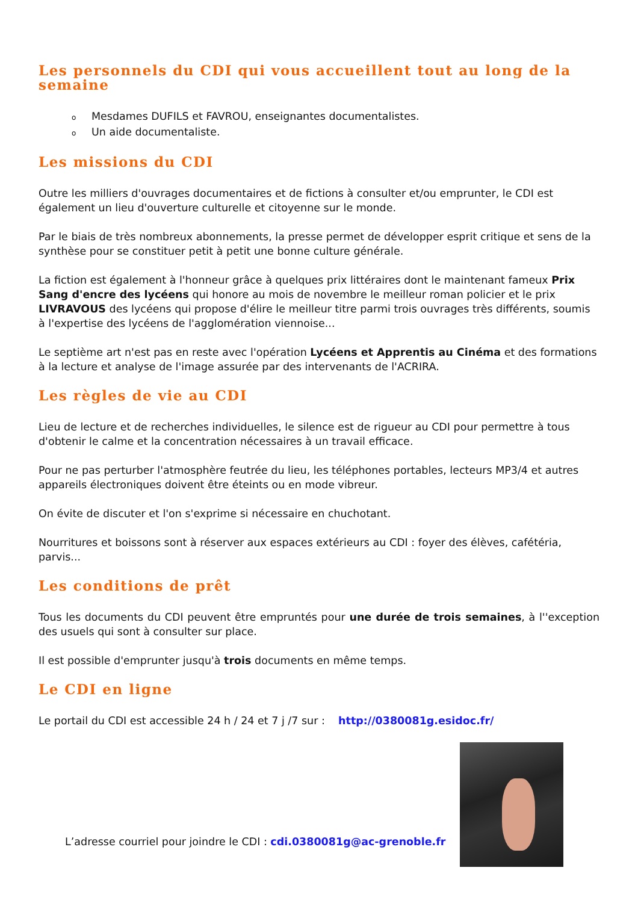Les personnels du CDI qui vous accueillent tout au long de la semaine
o Mesdames DUFILS et FAVROU, enseignantes documentalistes.
o Un aide documentaliste.
Les missions du CDI
Outre les milliers d'ouvrages documentaires et de fictions à consulter et/ou emprunter, le CDI est également un lieu d'ouverture culturelle et citoyenne sur le monde.
Par le biais de très nombreux abonnements, la presse permet de développer esprit critique et sens de la synthèse pour se constituer petit à petit une bonne culture générale.
La fiction est également à l'honneur grâce à quelques prix littéraires dont le maintenant fameux Prix Sang d'encre des lycéens qui honore au mois de novembre le meilleur roman policier et le prix LIVRAVOUS des lycéens qui propose d'élire le meilleur titre parmi trois ouvrages très différents, soumis à l'expertise des lycéens de l'agglomération viennoise...
Le septième art n'est pas en reste avec l'opération Lycéens et Apprentis au Cinéma et des formations à la lecture et analyse de l'image assurée par des intervenants de l'ACRIRA.
Les règles de vie au CDI
Lieu de lecture et de recherches individuelles, le silence est de rigueur au CDI pour permettre à tous d'obtenir le calme et la concentration nécessaires à un travail efficace.
Pour ne pas perturber l'atmosphère feutrée du lieu, les téléphones portables, lecteurs MP3/4 et autres appareils électroniques doivent être éteints ou en mode vibreur.
On évite de discuter et l'on s'exprime si nécessaire en chuchotant.
Nourritures et boissons sont à réserver aux espaces extérieurs au CDI : foyer des élèves, cafétéria, parvis...
Les conditions de prêt
Tous les documents du CDI peuvent être empruntés pour une durée de trois semaines, à l''exception des usuels qui sont à consulter sur place.
Il est possible d'emprunter jusqu'à trois documents en même temps.
Le CDI en ligne
Le portail du CDI est accessible 24 h / 24 et 7 j /7 sur : http://0380081g.esidoc.fr/
L’adresse courriel pour joindre le CDI : cdi.0380081g@ac-grenoble.fr